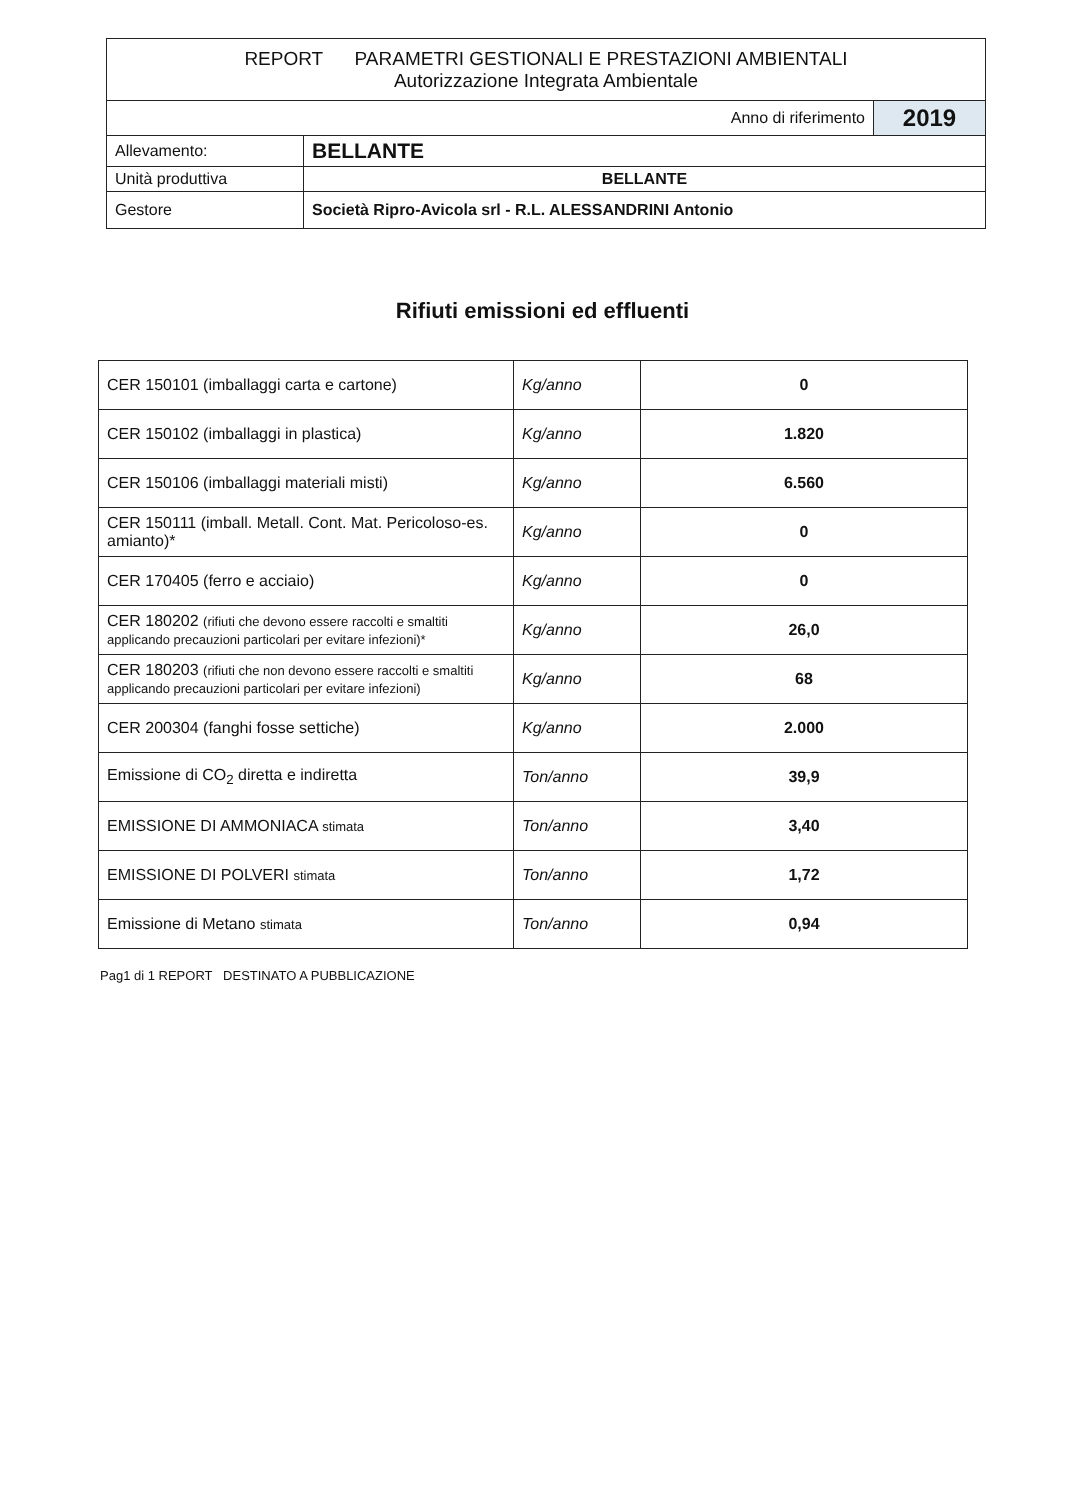| REPORT PARAMETRI GESTIONALI E PRESTAZIONI AMBIENTALI Autorizzazione Integrata Ambientale | | |
| Anno di riferimento | | 2019 |
| Allevamento: | BELLANTE | |
| Unità produttiva | BELLANTE | |
| Gestore | Società Ripro-Avicola srl - R.L. ALESSANDRINI Antonio | |
Rifiuti emissioni ed effluenti
| CER 150101 (imballaggi carta e cartone) | Kg/anno | 0 |
| CER 150102 (imballaggi in plastica) | Kg/anno | 1.820 |
| CER 150106 (imballaggi materiali misti) | Kg/anno | 6.560 |
| CER 150111 (imball. Metall. Cont. Mat. Pericoloso-es. amianto)* | Kg/anno | 0 |
| CER 170405 (ferro e acciaio) | Kg/anno | 0 |
| CER 180202 (rifiuti che devono essere raccolti e smaltiti applicando precauzioni particolari per evitare infezioni)* | Kg/anno | 26,0 |
| CER 180203 (rifiuti che non devono essere raccolti e smaltiti applicando precauzioni particolari per evitare infezioni) | Kg/anno | 68 |
| CER 200304 (fanghi fosse settiche) | Kg/anno | 2.000 |
| Emissione di CO<sub>2</sub> diretta e indiretta | Ton/anno | 39,9 |
| EMISSIONE DI AMMONIACA stimata | Ton/anno | 3,40 |
| EMISSIONE DI POLVERI stimata | Ton/anno | 1,72 |
| Emissione di Metano stimata | Ton/anno | 0,94 |
Pag1 di 1 REPORT DESTINATO A PUBBLICAZIONE